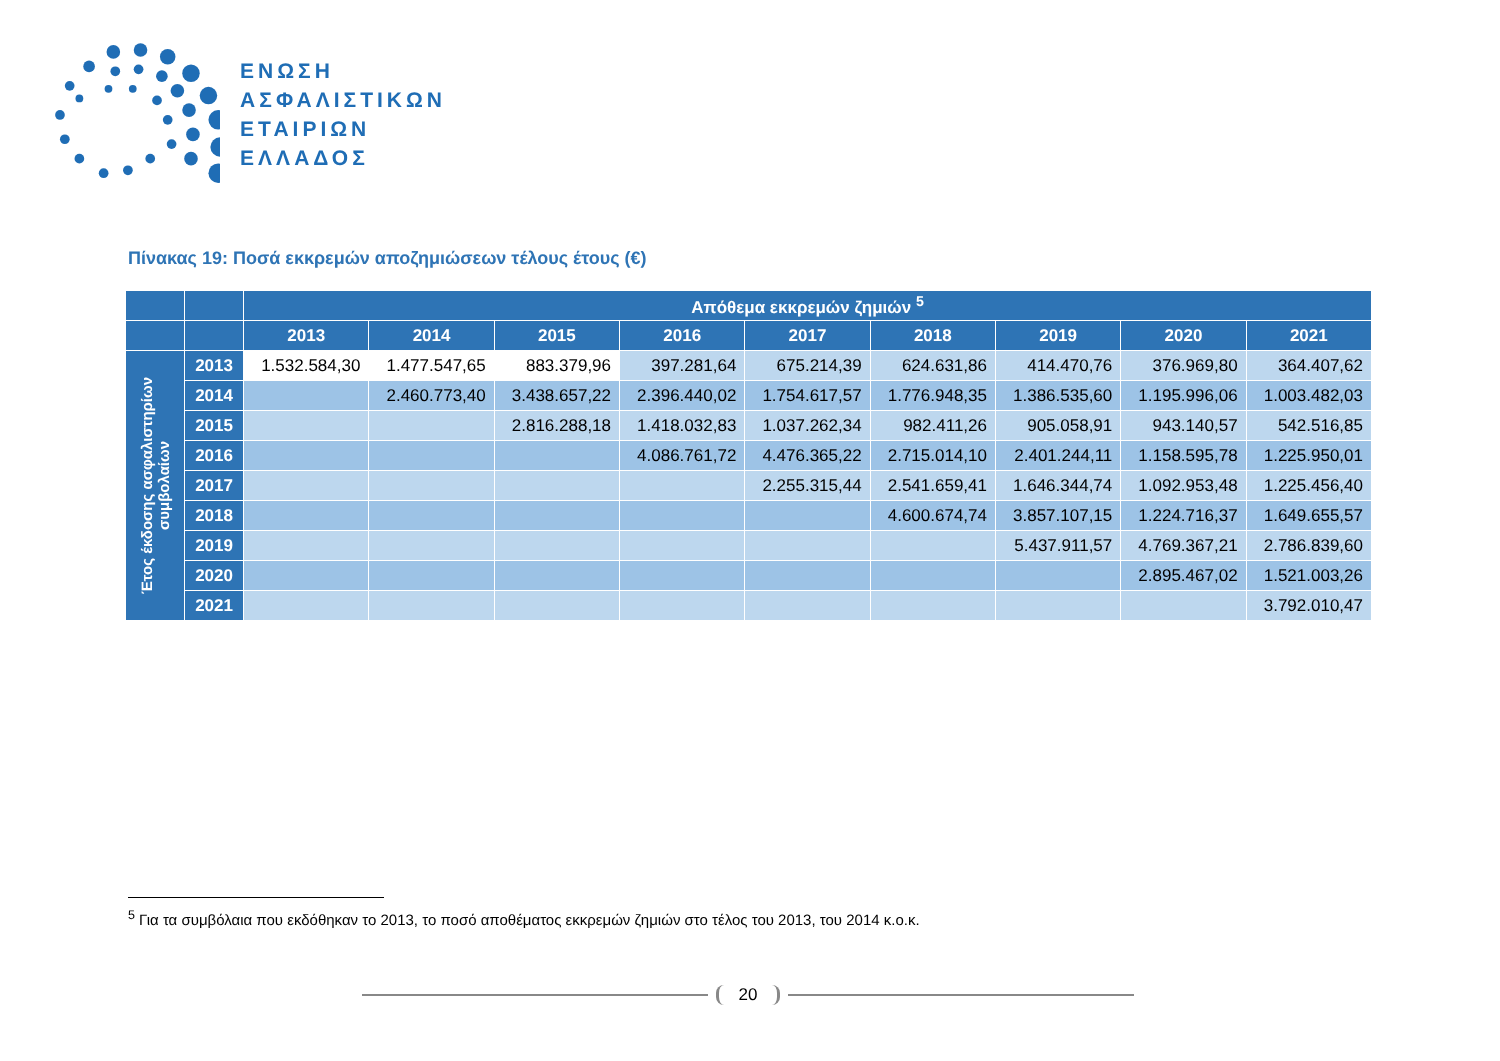ΕΝΩΣΗ
ΑΣΦΑΛΙΣΤΙΚΩΝ
ΕΤΑΙΡΙΩΝ
ΕΛΛΑΔΟΣ
Πίνακας 19: Ποσά εκκρεμών αποζημιώσεων τέλους έτους (€)
| | | Απόθεμα εκκρεμών ζημιών <sup>5</sup> | | | | | | | | |
| --- | --- | --- | --- | --- | --- | --- | --- | --- | --- | --- |
| | | 2013 | 2014 | 2015 | 2016 | 2017 | 2018 | 2019 | 2020 | 2021 |
| Έτος έκδοσης ασφαλιστηρίων συμβολαίων | 2013 | 1.532.584,30 | 1.477.547,65 | 883.379,96 | 397.281,64 | 675.214,39 | 624.631,86 | 414.470,76 | 376.969,80 | 364.407,62 |
| | 2014 | | 2.460.773,40 | 3.438.657,22 | 2.396.440,02 | 1.754.617,57 | 1.776.948,35 | 1.386.535,60 | 1.195.996,06 | 1.003.482,03 |
| | 2015 | | | 2.816.288,18 | 1.418.032,83 | 1.037.262,34 | 982.411,26 | 905.058,91 | 943.140,57 | 542.516,85 |
| | 2016 | | | | 4.086.761,72 | 4.476.365,22 | 2.715.014,10 | 2.401.244,11 | 1.158.595,78 | 1.225.950,01 |
| | 2017 | | | | | 2.255.315,44 | 2.541.659,41 | 1.646.344,74 | 1.092.953,48 | 1.225.456,40 |
| | 2018 | | | | | | 4.600.674,74 | 3.857.107,15 | 1.224.716,37 | 1.649.655,57 |
| | 2019 | | | | | | | 5.437.911,57 | 4.769.367,21 | 2.786.839,60 |
| | 2020 | | | | | | | | 2.895.467,02 | 1.521.003,26 |
| | 2021 | | | | | | | | | 3.792.010,47 |
<sup>5</sup> Για τα συμβόλαια που εκδόθηκαν το 2013, το ποσό αποθέματος εκκρεμών ζημιών στο τέλος του 2013, του 2014 κ.ο.κ.
20